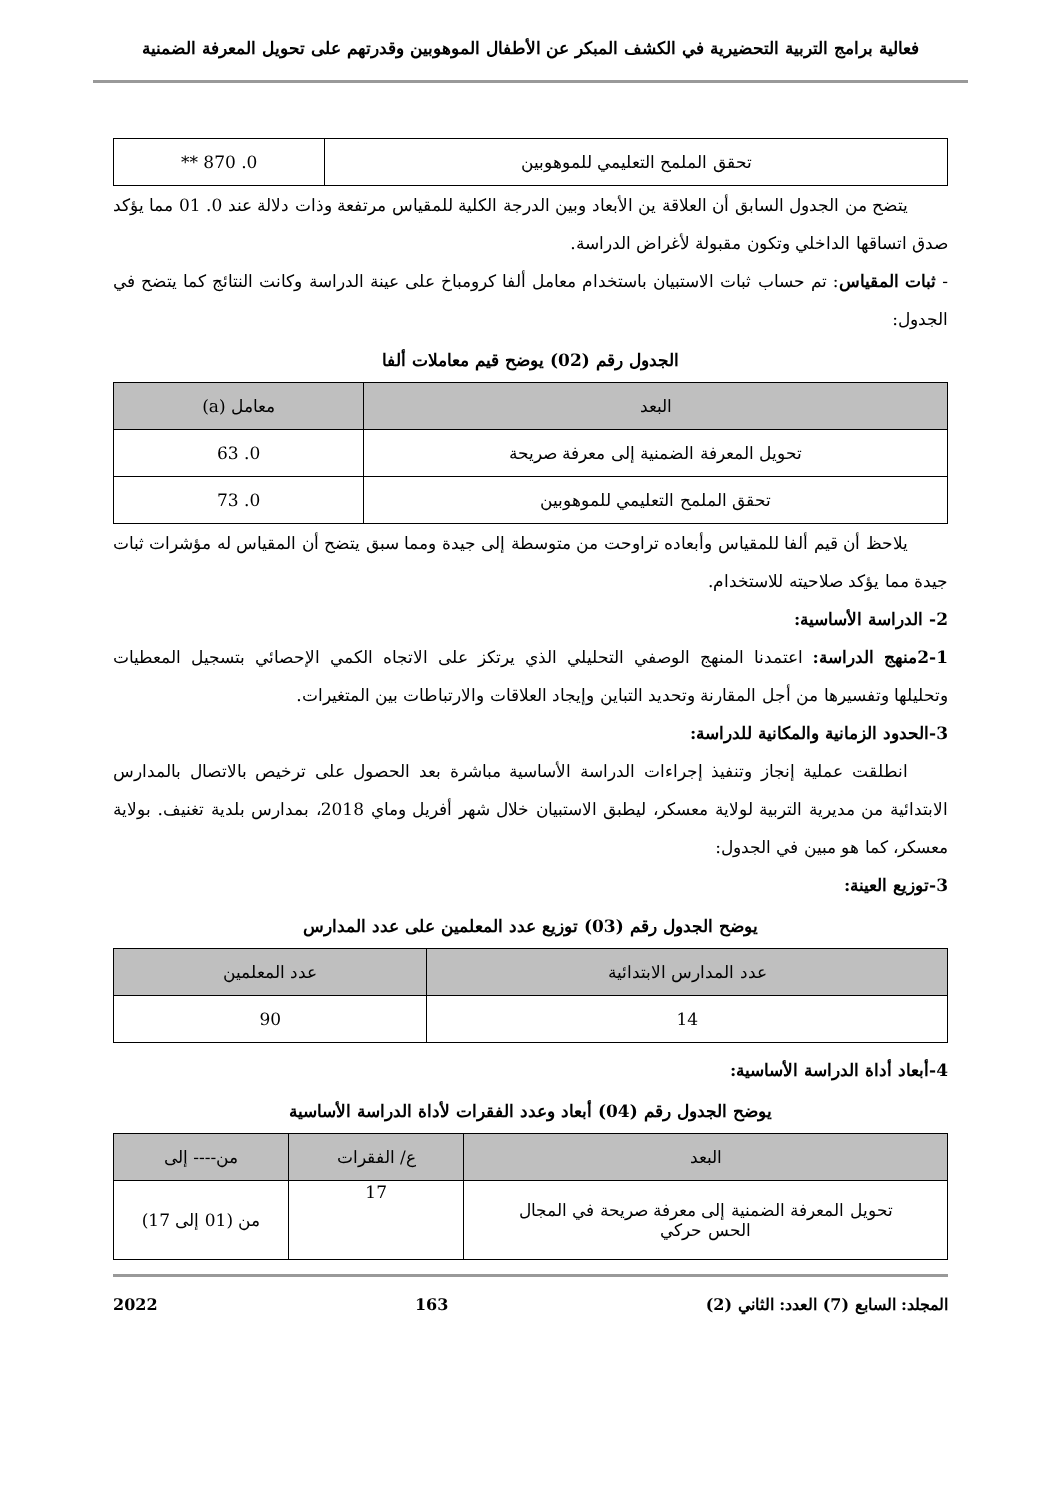فعالية برامج التربية التحضيرية في الكشف المبكر عن الأطفال الموهوبين وقدرتهم على تحويل المعرفة الضمنية
| تحقق الملمح التعليمي للموهوبين | 0. 870 ** |
يتضح من الجدول السابق أن العلاقة ين الأبعاد وبين الدرجة الكلية للمقياس مرتفعة وذات دلالة عند 0. 01 مما يؤكد صدق اتساقها الداخلي وتكون مقبولة لأغراض الدراسة.
- ثبات المقياس: تم حساب ثبات الاستبيان باستخدام معامل ألفا كرومباخ على عينة الدراسة وكانت النتائج كما يتضح في الجدول:
الجدول رقم (02) يوضح قيم معاملات ألفا
| البعد | معامل (a) |
| --- | --- |
| تحويل المعرفة الضمنية إلى معرفة صريحة | 0. 63 |
| تحقق الملمح التعليمي للموهوبين | 0. 73 |
يلاحظ أن قيم ألفا للمقياس وأبعاده تراوحت من متوسطة إلى جيدة ومما سبق يتضح أن المقياس له مؤشرات ثبات جيدة مما يؤكد صلاحيته للاستخدام.
2- الدراسة الأساسية:
2-1منهج الدراسة: اعتمدنا المنهج الوصفي التحليلي الذي يرتكز على الاتجاه الكمي الإحصائي بتسجيل المعطيات وتحليلها وتفسيرها من أجل المقارنة وتحديد التباين وإيجاد العلاقات والارتباطات بين المتغيرات.
3-الحدود الزمانية والمكانية للدراسة:
انطلقت عملية إنجاز وتنفيذ إجراءات الدراسة الأساسية مباشرة بعد الحصول على ترخيص بالاتصال بالمدارس الابتدائية من مديرية التربية لولاية معسكر، ليطبق الاستبيان خلال شهر أفريل وماي 2018، بمدارس بلدية تغنيف. بولاية معسكر، كما هو مبين في الجدول:
3-توزيع العينة:
يوضح الجدول رقم (03) توزيع عدد المعلمين على عدد المدارس
| عدد المدارس الابتدائية | عدد المعلمين |
| --- | --- |
| 14 | 90 |
4-أبعاد أداة الدراسة الأساسية:
يوضح الجدول رقم (04) أبعاد وعدد الفقرات لأداة الدراسة الأساسية
| البعد | ع/ الفقرات | من---- إلى |
| --- | --- | --- |
| تحويل المعرفة الضمنية إلى معرفة صريحة في المجال الحس حركي | 17 | من (01 إلى 17) |
المجلد: السابع (7) العدد: الثاني (2) 163 2022